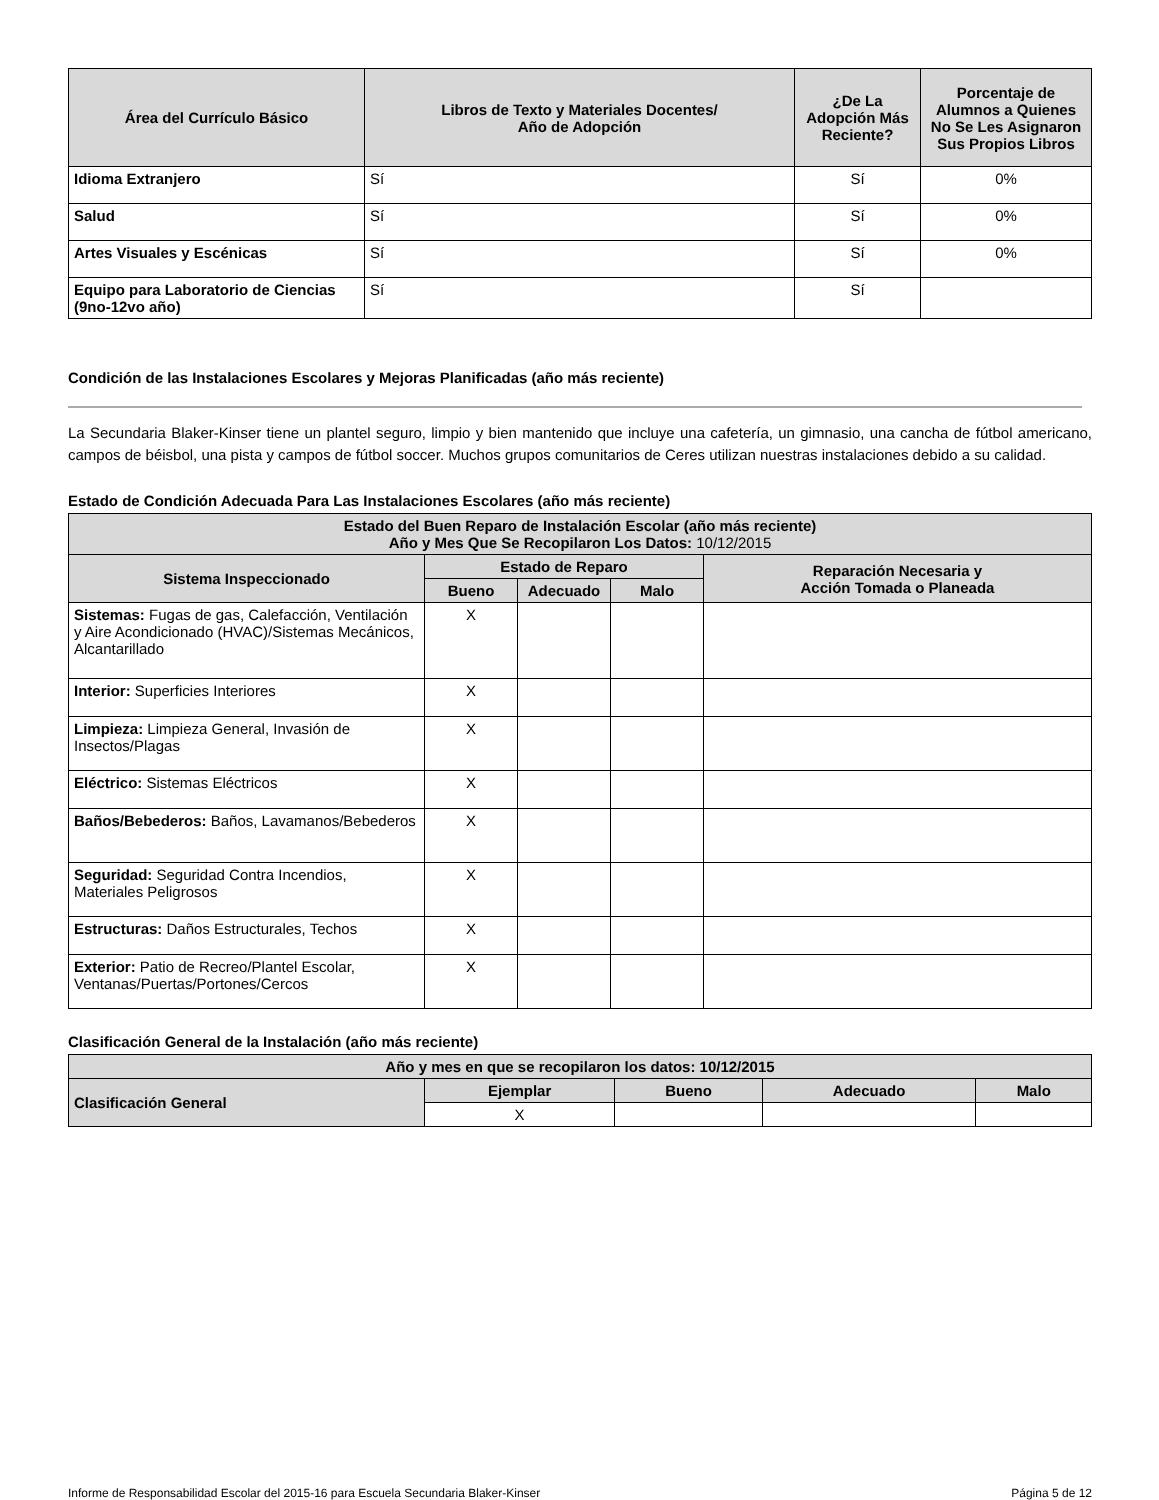| Área del Currículo Básico | Libros de Texto y Materiales Docentes/ Año de Adopción | ¿De La Adopción Más Reciente? | Porcentaje de Alumnos a Quienes No Se Les Asignaron Sus Propios Libros |
| --- | --- | --- | --- |
| Idioma Extranjero | Sí | Sí | 0% |
| Salud | Sí | Sí | 0% |
| Artes Visuales y Escénicas | Sí | Sí | 0% |
| Equipo para Laboratorio de Ciencias (9no-12vo año) | Sí | Sí | |
Condición de las Instalaciones Escolares y Mejoras Planificadas (año más reciente)
La Secundaria Blaker-Kinser tiene un plantel seguro, limpio y bien mantenido que incluye una cafetería, un gimnasio, una cancha de fútbol americano, campos de béisbol, una pista y campos de fútbol soccer. Muchos grupos comunitarios de Ceres utilizan nuestras instalaciones debido a su calidad.
Estado de Condición Adecuada Para Las Instalaciones Escolares (año más reciente)
| Estado del Buen Reparo de Instalación Escolar (año más reciente) Año y Mes Que Se Recopilaron Los Datos: 10/12/2015 | | | | |
| --- | --- | --- | --- | --- |
| Sistema Inspeccionado | Estado de Reparo | | | Reparación Necesaria y Acción Tomada o Planeada |
| | Bueno | Adecuado | Malo | |
| Sistemas: Fugas de gas, Calefacción, Ventilación y Aire Acondicionado (HVAC)/Sistemas Mecánicos, Alcantarillado | X | | | |
| Interior: Superficies Interiores | X | | | |
| Limpieza: Limpieza General, Invasión de Insectos/Plagas | X | | | |
| Eléctrico: Sistemas Eléctricos | X | | | |
| Baños/Bebederos: Baños, Lavamanos/Bebederos | X | | | |
| Seguridad: Seguridad Contra Incendios, Materiales Peligrosos | X | | | |
| Estructuras: Daños Estructurales, Techos | X | | | |
| Exterior: Patio de Recreo/Plantel Escolar, Ventanas/Puertas/Portones/Cercos | X | | | |
Clasificación General de la Instalación (año más reciente)
| Año y mes en que se recopilaron los datos: 10/12/2015 | | | | |
| --- | --- | --- | --- | --- |
| Clasificación General | Ejemplar | Bueno | Adecuado | Malo |
| | X | | | |
Informe de Responsabilidad Escolar del 2015-16 para Escuela Secundaria Blaker-Kinser Página 5 de 12